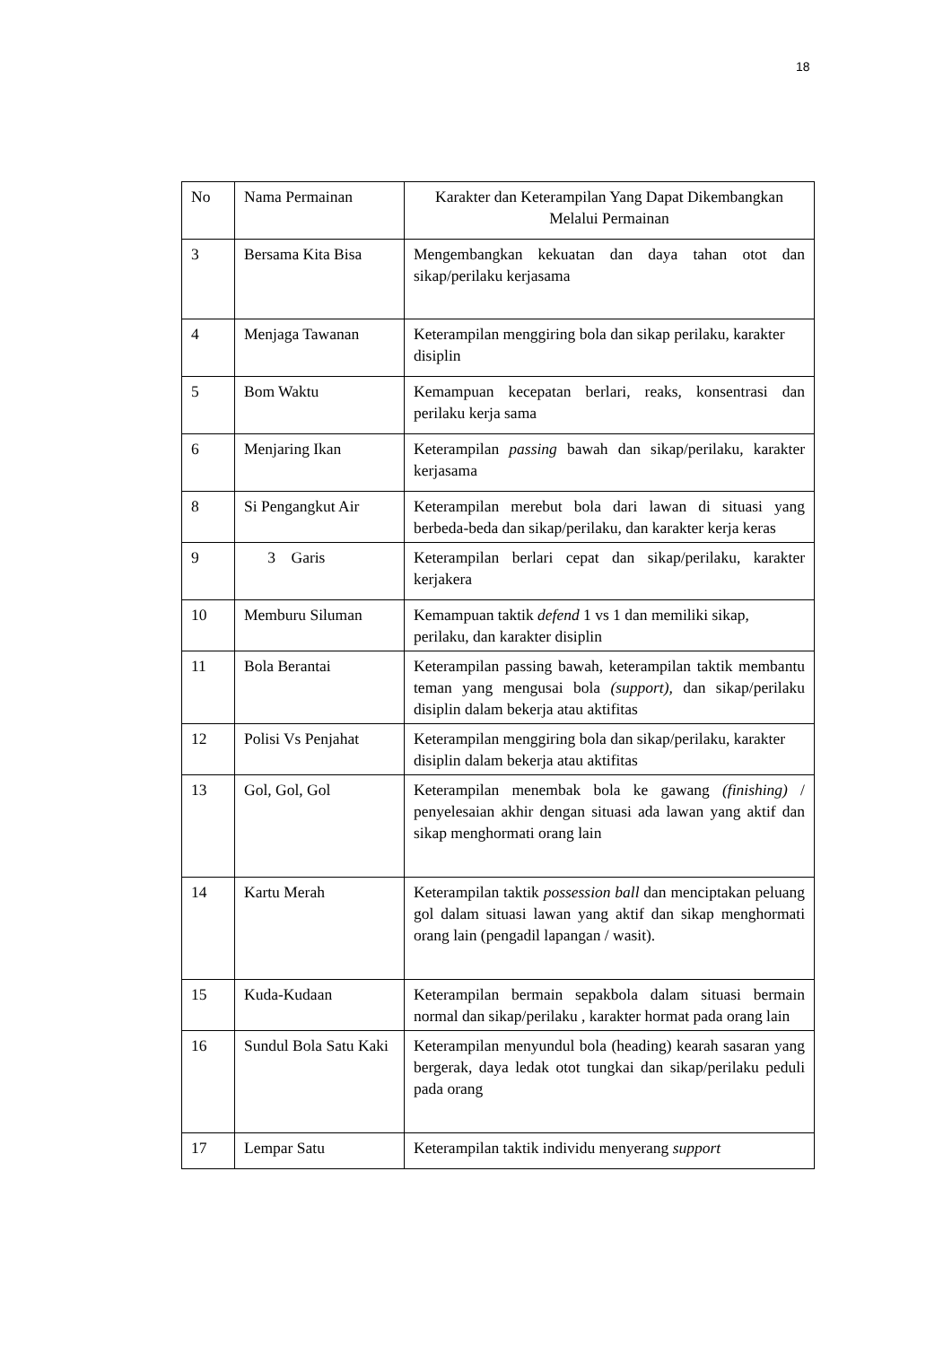18
| No | Nama Permainan | Karakter dan Keterampilan Yang Dapat Dikembangkan Melalui Permainan |
| 3 | Bersama Kita Bisa | Mengembangkan kekuatan dan daya tahan otot dan sikap/perilaku kerjasama |
| 4 | Menjaga Tawanan | Keterampilan menggiring bola dan sikap perilaku, karakter disiplin |
| 5 | Bom Waktu | Kemampuan kecepatan berlari, reaks, konsentrasi dan perilaku kerja sama |
| 6 | Menjaring Ikan | Keterampilan passing bawah dan sikap/perilaku, karakter kerjasama |
| 8 | Si Pengangkut Air | Keterampilan merebut bola dari lawan di situasi yang berbeda-beda dan sikap/perilaku, dan karakter kerja keras |
| 9 | 3 Garis | Keterampilan berlari cepat dan sikap/perilaku, karakter kerjakera |
| 10 | Memburu Siluman | Kemampuan taktik defend 1 vs 1 dan memiliki sikap, perilaku, dan karakter disiplin |
| 11 | Bola Berantai | Keterampilan passing bawah, keterampilan taktik membantu teman yang mengusai bola (support), dan sikap/perilaku disiplin dalam bekerja atau aktifitas |
| 12 | Polisi Vs Penjahat | Keterampilan menggiring bola dan sikap/perilaku, karakter disiplin dalam bekerja atau aktifitas |
| 13 | Gol, Gol, Gol | Keterampilan menembak bola ke gawang (finishing) / penyelesaian akhir dengan situasi ada lawan yang aktif dan sikap menghormati orang lain |
| 14 | Kartu Merah | Keterampilan taktik possession ball dan menciptakan peluang gol dalam situasi lawan yang aktif dan sikap menghormati orang lain (pengadil lapangan / wasit). |
| 15 | Kuda-Kudaan | Keterampilan bermain sepakbola dalam situasi bermain normal dan sikap/perilaku , karakter hormat pada orang lain |
| 16 | Sundul Bola Satu Kaki | Keterampilan menyundul bola (heading) kearah sasaran yang bergerak, daya ledak otot tungkai dan sikap/perilaku peduli pada orang |
| 17 | Lempar Satu | Keterampilan taktik individu menyerang support |